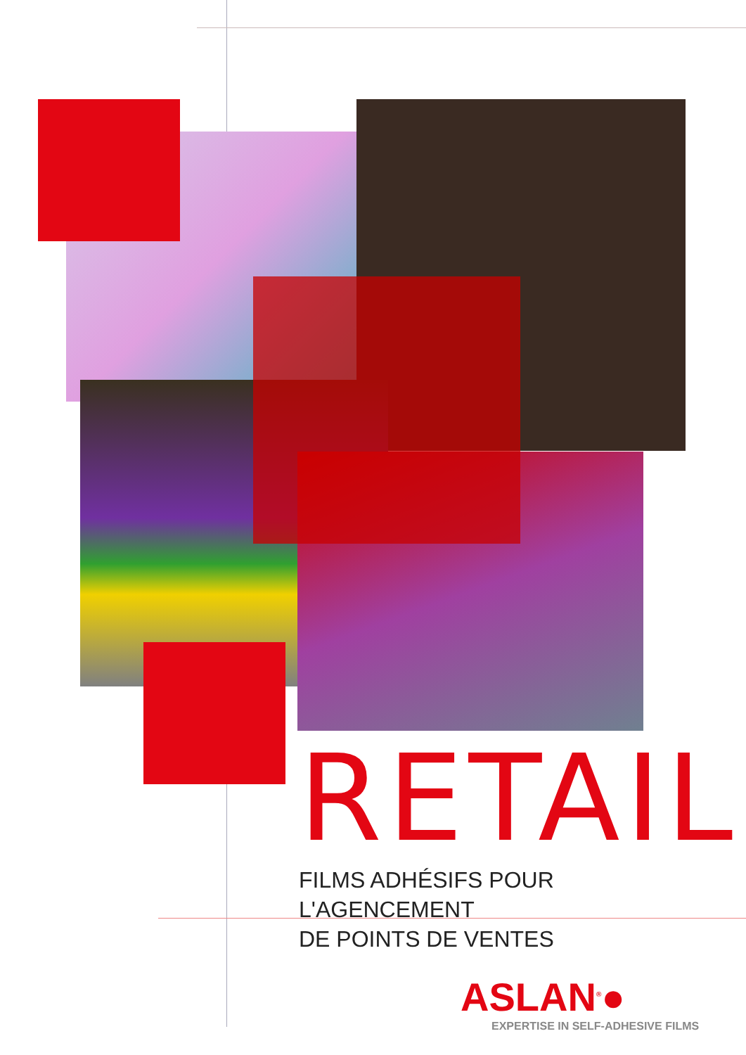RETAIL
FILMS ADHÉSIFS POUR L'AGENCEMENT
DE POINTS DE VENTES
ASLAN<sup>®</sup>●
EXPERTISE IN SELF-ADHESIVE FILMS